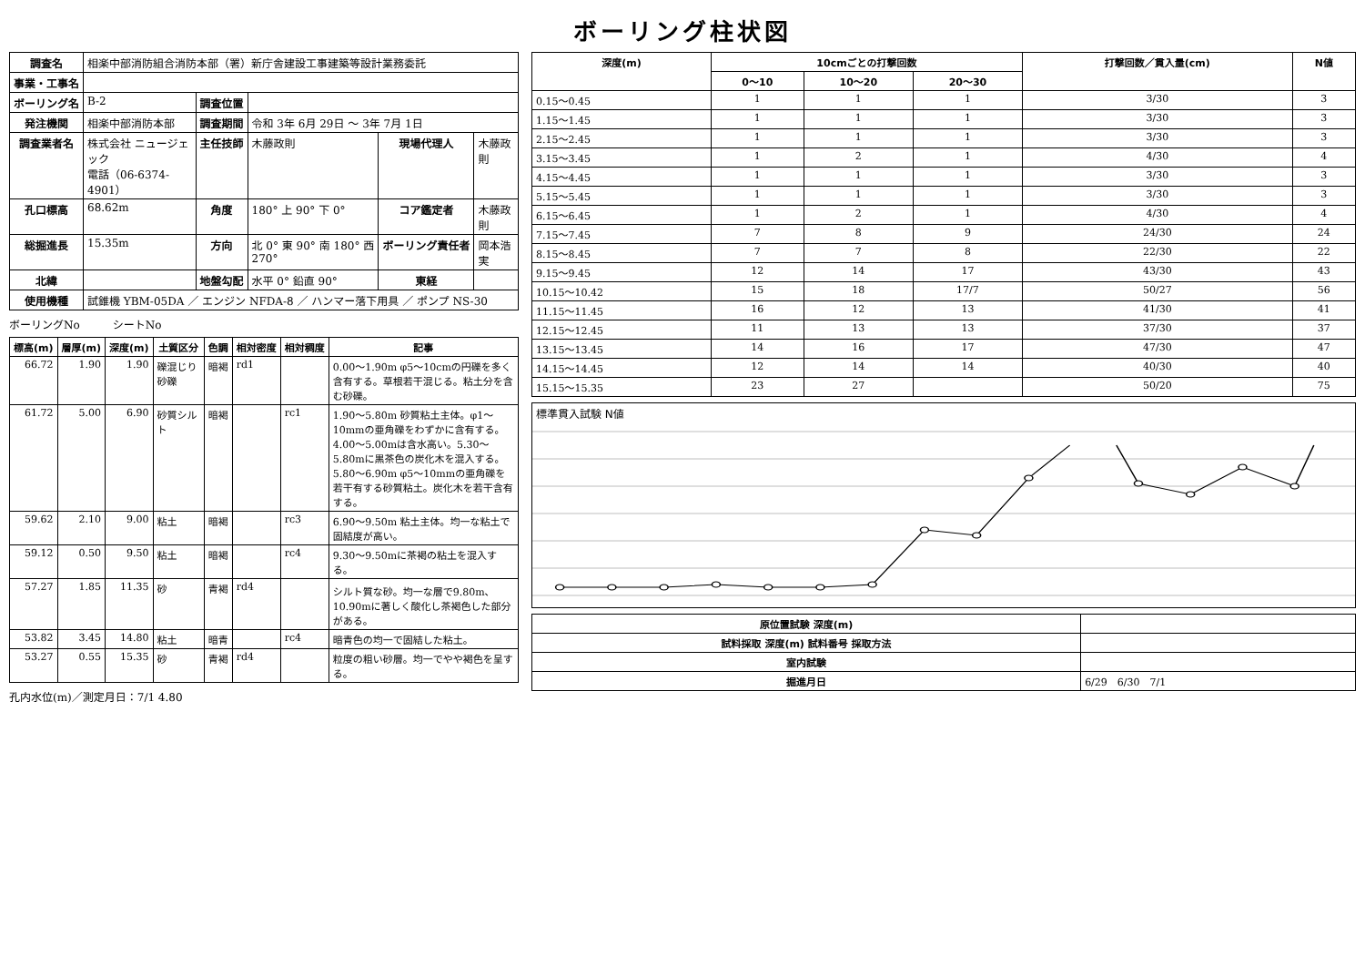ボーリング柱状図
| 調査名 | 相楽中部消防組合消防本部（署）新庁舎建設工事建築等設計業務委託 | | | | |
| 事業・工事名 | | | | | |
| ボーリング名 | B-2 | 調査位置 | | | |
| 発注機関 | 相楽中部消防本部 | 調査期間 | 令和 3年 6月 29日 ～ 3年 7月 1日 | | |
| 調査業者名 | 株式会社 ニュージェック 電話（06-6374-4901） | 主任技師 | 木藤政則 | 現場代理人 | 木藤政則 |
| 孔口標高 | 68.62m | 角度 | 180° 上 90° 下 0° | コア鑑定者 | 木藤政則 |
| 総掘進長 | 15.35m | 方向 | 北 0° 東 90° 南 180° 西 270° | ボーリング責任者 | 岡本浩実 |
| 北緯 | | 地盤勾配 | 水平 0° 鉛直 90° | 東経 | |
| 使用機種 | 試錐機 YBM-05DA ／ エンジン NFDA-8 ／ ハンマー落下用具 ／ ポンプ NS-30 | | | | |
ボーリングNo　　　シートNo
| 標高(m) | 層厚(m) | 深度(m) | 土質区分 | 色調 | 相対密度 | 相対稠度 | 記事 |
| --- | --- | --- | --- | --- | --- | --- | --- |
| 66.72 | 1.90 | 1.90 | 礫混じり砂礫 | 暗褐 | rd1 | | 0.00～1.90m φ5～10cmの円礫を多く含有する。草根若干混じる。粘土分を含む砂礫。 |
| 61.72 | 5.00 | 6.90 | 砂質シルト | 暗褐 | | rc1 | 1.90～5.80m 砂質粘土主体。φ1～10mmの亜角礫をわずかに含有する。4.00～5.00mは含水高い。5.30～5.80mに黒茶色の炭化木を混入する。5.80～6.90m φ5～10mmの亜角礫を若干有する砂質粘土。炭化木を若干含有する。 |
| 59.62 | 2.10 | 9.00 | 粘土 | 暗褐 | | rc3 | 6.90～9.50m 粘土主体。均一な粘土で固結度が高い。 |
| 59.12 | 0.50 | 9.50 | 粘土 | 暗褐 | | rc4 | 9.30～9.50mに茶褐の粘土を混入する。 |
| 57.27 | 1.85 | 11.35 | 砂 | 青褐 | rd4 | | シルト質な砂。均一な層で9.80m、10.90mに著しく酸化し茶褐色した部分がある。 |
| 53.82 | 3.45 | 14.80 | 粘土 | 暗青 | | rc4 | 暗青色の均一で固結した粘土。 |
| 53.27 | 0.55 | 15.35 | 砂 | 青褐 | rd4 | | 粒度の粗い砂層。均一でやや褐色を呈する。 |
孔内水位(m)／測定月日：7/1 4.80
| 深度(m) | 10cmごとの打撃回数 | | | 打撃回数／貫入量(cm) | N値 |
| --- | --- | --- | --- | --- | --- |
| | 0～10 | 10～20 | 20～30 | | |
| 0.15～0.45 | 1 | 1 | 1 | 3/30 | 3 |
| 1.15～1.45 | 1 | 1 | 1 | 3/30 | 3 |
| 2.15～2.45 | 1 | 1 | 1 | 3/30 | 3 |
| 3.15～3.45 | 1 | 2 | 1 | 4/30 | 4 |
| 4.15～4.45 | 1 | 1 | 1 | 3/30 | 3 |
| 5.15～5.45 | 1 | 1 | 1 | 3/30 | 3 |
| 6.15～6.45 | 1 | 2 | 1 | 4/30 | 4 |
| 7.15～7.45 | 7 | 8 | 9 | 24/30 | 24 |
| 8.15～8.45 | 7 | 7 | 8 | 22/30 | 22 |
| 9.15～9.45 | 12 | 14 | 17 | 43/30 | 43 |
| 10.15～10.42 | 15 | 18 | 17/7 | 50/27 | 56 |
| 11.15～11.45 | 16 | 12 | 13 | 41/30 | 41 |
| 12.15～12.45 | 11 | 13 | 13 | 37/30 | 37 |
| 13.15～13.45 | 14 | 16 | 17 | 47/30 | 47 |
| 14.15～14.45 | 12 | 14 | 14 | 40/30 | 40 |
| 15.15～15.35 | 23 | 27 | | 50/20 | 75 |
標準貫入試験 N値
| 原位置試験 深度(m) | |
| 試料採取 深度(m) 試料番号 採取方法 | |
| 室内試験 | |
| 掘進月日 | 6/29 6/30 7/1 |